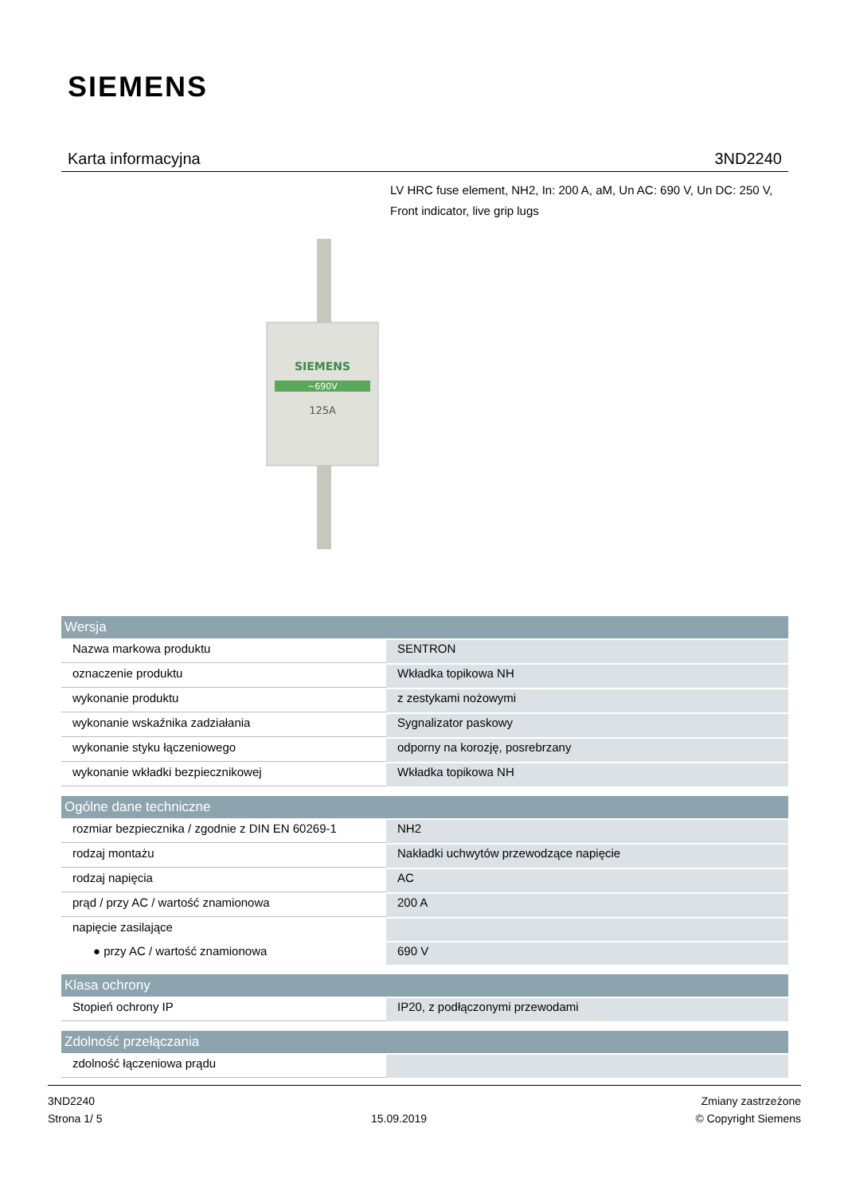SIEMENS
Karta informacyjna 3ND2240
LV HRC fuse element, NH2, In: 200 A, aM, Un AC: 690 V, Un DC: 250 V, Front indicator, live grip lugs
SIEMENS
~690V
125A
| Wersja | |
| --- | --- |
| Nazwa markowa produktu | SENTRON |
| oznaczenie produktu | Wkładka topikowa NH |
| wykonanie produktu | z zestykami nożowymi |
| wykonanie wskaźnika zadziałania | Sygnalizator paskowy |
| wykonanie styku łączeniowego | odporny na korozję, posrebrzany |
| wykonanie wkładki bezpiecznikowej | Wkładka topikowa NH |
| Ogólne dane techniczne | |
| --- | --- |
| rozmiar bezpiecznika / zgodnie z DIN EN 60269-1 | NH2 |
| rodzaj montażu | Nakładki uchwytów przewodzące napięcie |
| rodzaj napięcia | AC |
| prąd / przy AC / wartość znamionowa | 200 A |
| napięcie zasilające | |
| ● przy AC / wartość znamionowa | 690 V |
| Klasa ochrony | |
| --- | --- |
| Stopień ochrony IP | IP20, z podłączonymi przewodami |
| Zdolność przełączania | |
| --- | --- |
| zdolność łączeniowa prądu | |
3ND2240
Strona 1/ 5
15.09.2019
Zmiany zastrzeżone
© Copyright Siemens